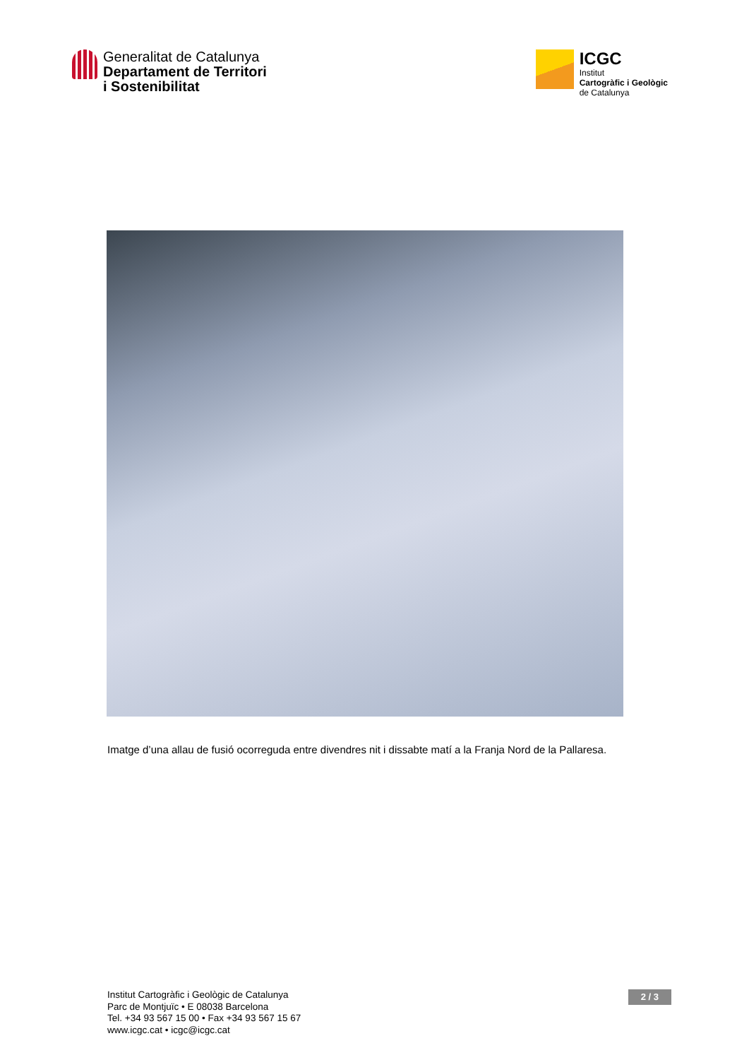Generalitat de Catalunya
Departament de Territori
i Sostenibilitat
ICGC
Institut
Cartogràfic i Geològic
de Catalunya
Imatge d’una allau de fusió ocorreguda entre divendres nit i dissabte matí a la Franja Nord de la Pallaresa.
Institut Cartogràfic i Geològic de Catalunya
Parc de Montjuïc • E 08038 Barcelona
Tel. +34 93 567 15 00 • Fax +34 93 567 15 67
www.icgc.cat • icgc@icgc.cat
2 / 3